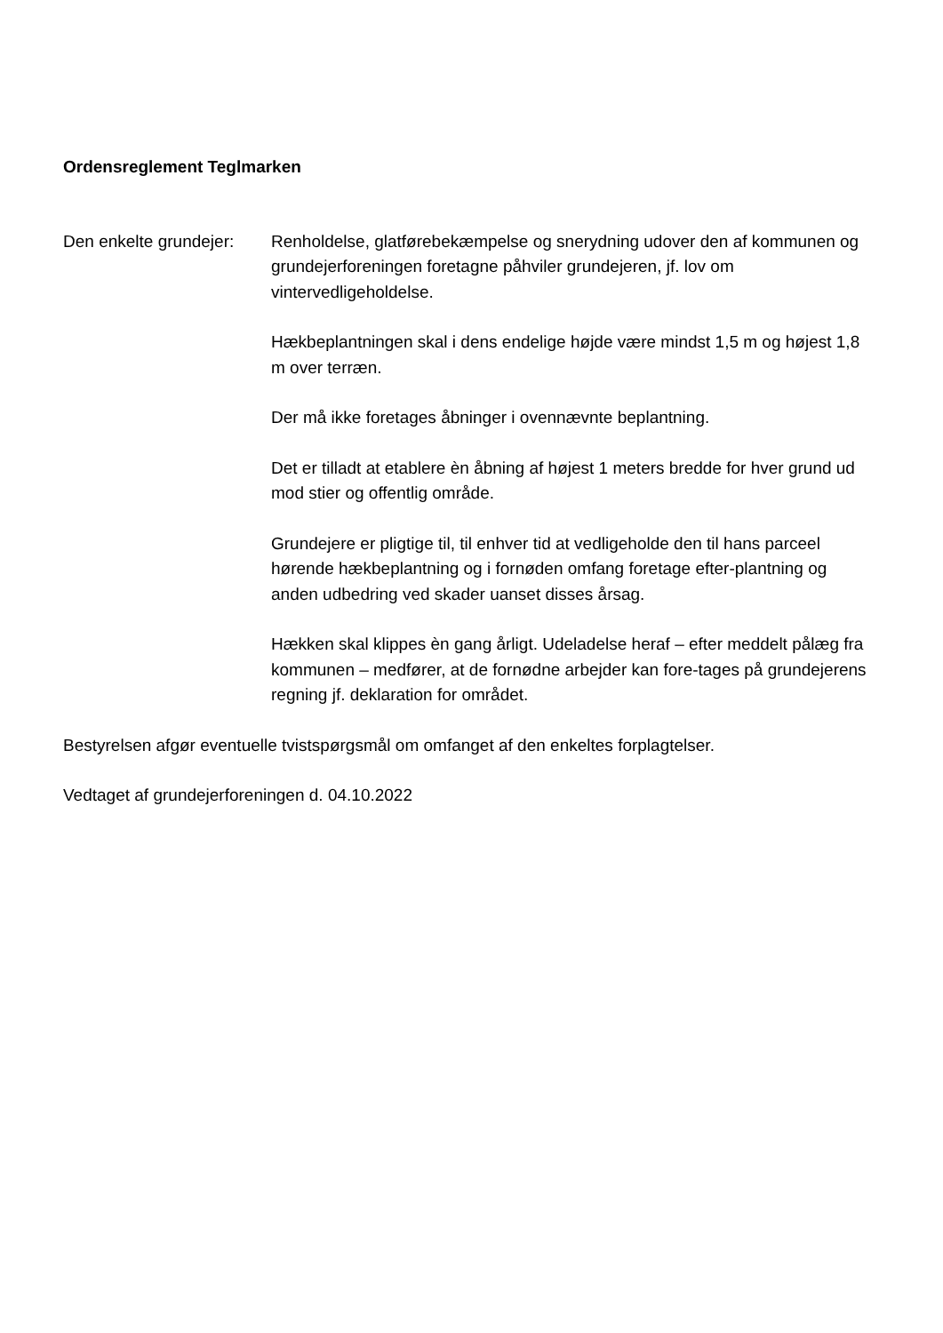Ordensreglement Teglmarken
Den enkelte grundejer:
Renholdelse, glatførebekæmpelse og snerydning udover den af kommunen og grundejerforeningen foretagne påhviler grundejeren, jf. lov om vintervedligeholdelse.
Hækbeplantningen skal i dens endelige højde være mindst 1,5 m og højest 1,8 m over terræn.
Der må ikke foretages åbninger i ovennævnte beplantning.
Det er tilladt at etablere èn åbning af højest 1 meters bredde for hver grund ud mod stier og offentlig område.
Grundejere er pligtige til, til enhver tid at vedligeholde den til hans parceel hørende hækbeplantning og i fornøden omfang foretage efter-plantning og anden udbedring ved skader uanset disses årsag.
Hækken skal klippes èn gang årligt. Udeladelse heraf – efter meddelt pålæg fra kommunen – medfører, at de fornødne arbejder kan fore-tages på grundejerens regning jf. deklaration for området.
Bestyrelsen afgør eventuelle tvistspørgsmål om omfanget af den enkeltes forplagtelser.
Vedtaget af grundejerforeningen d. 04.10.2022